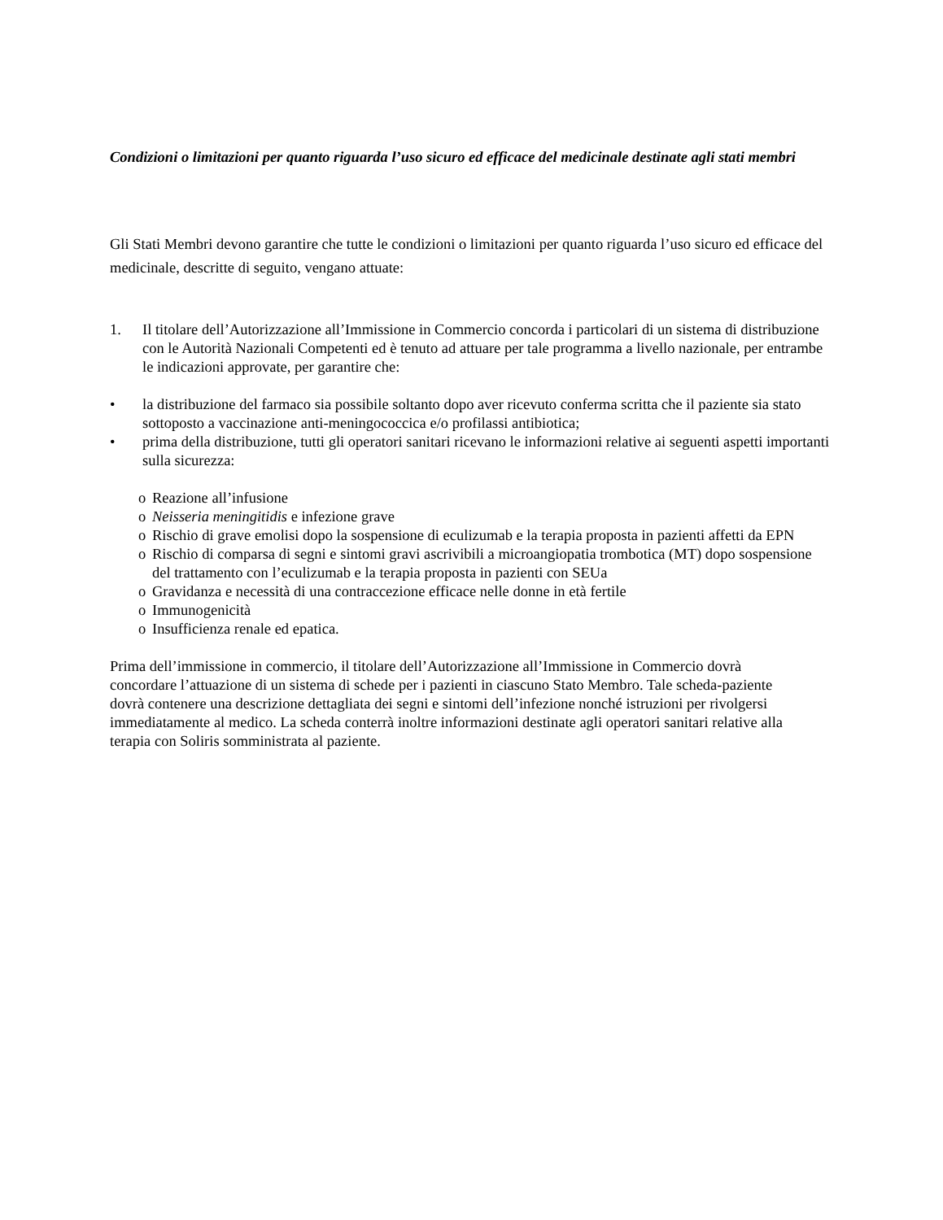Condizioni o limitazioni per quanto riguarda l’uso sicuro ed efficace del medicinale destinate agli stati membri
Gli Stati Membri devono garantire che tutte le condizioni o limitazioni per quanto riguarda l’uso sicuro ed efficace del medicinale, descritte di seguito, vengano attuate:
1. Il titolare dell’Autorizzazione all’Immissione in Commercio concorda i particolari di un sistema di distribuzione con le Autorità Nazionali Competenti ed è tenuto ad attuare per tale programma a livello nazionale, per entrambe le indicazioni approvate, per garantire che:
• la distribuzione del farmaco sia possibile soltanto dopo aver ricevuto conferma scritta che il paziente sia stato sottoposto a vaccinazione anti-meningococcica e/o profilassi antibiotica;
• prima della distribuzione, tutti gli operatori sanitari ricevano le informazioni relative ai seguenti aspetti importanti sulla sicurezza:
o Reazione all’infusione
o Neisseria meningitidis e infezione grave
o Rischio di grave emolisi dopo la sospensione di eculizumab e la terapia proposta in pazienti affetti da EPN
o Rischio di comparsa di segni e sintomi gravi ascrivibili a microangiopatia trombotica (MT) dopo sospensione del trattamento con l’eculizumab e la terapia proposta in pazienti con SEUa
o Gravidanza e necessità di una contraccezione efficace nelle donne in età fertile
o Immunogenicità
o Insufficienza renale ed epatica.
Prima dell’immissione in commercio, il titolare dell’Autorizzazione all’Immissione in Commercio dovrà concordare l’attuazione di un sistema di schede per i pazienti in ciascuno Stato Membro. Tale scheda-paziente dovrà contenere una descrizione dettagliata dei segni e sintomi dell’infezione nonché istruzioni per rivolgersi immediatamente al medico. La scheda conterrà inoltre informazioni destinate agli operatori sanitari relative alla terapia con Soliris somministrata al paziente.